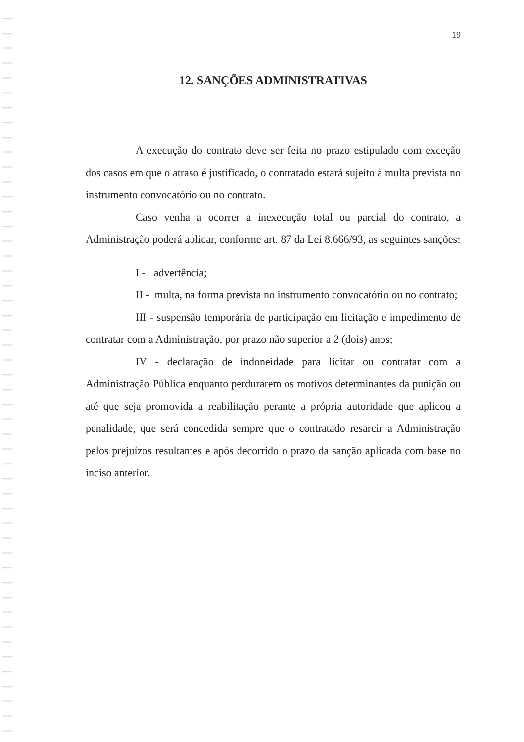19
12. SANÇÕES ADMINISTRATIVAS
A execução do contrato deve ser feita no prazo estipulado com exceção dos casos em que o atraso é justificado, o contratado estará sujeito à multa prevista no instrumento convocatório ou no contrato.
Caso venha a ocorrer a inexecução total ou parcial do contrato, a Administração poderá aplicar, conforme art. 87 da Lei 8.666/93, as seguintes sanções:
I - advertência;
II - multa, na forma prevista no instrumento convocatório ou no contrato;
III - suspensão temporária de participação em licitação e impedimento de contratar com a Administração, por prazo não superior a 2 (dois) anos;
IV - declaração de indoneidade para licitar ou contratar com a Administração Pública enquanto perdurarem os motivos determinantes da punição ou até que seja promovida a reabilitação perante a própria autoridade que aplicou a penalidade, que será concedida sempre que o contratado resarcir a Administração pelos prejuízos resultantes e após decorrido o prazo da sanção aplicada com base no inciso anterior.